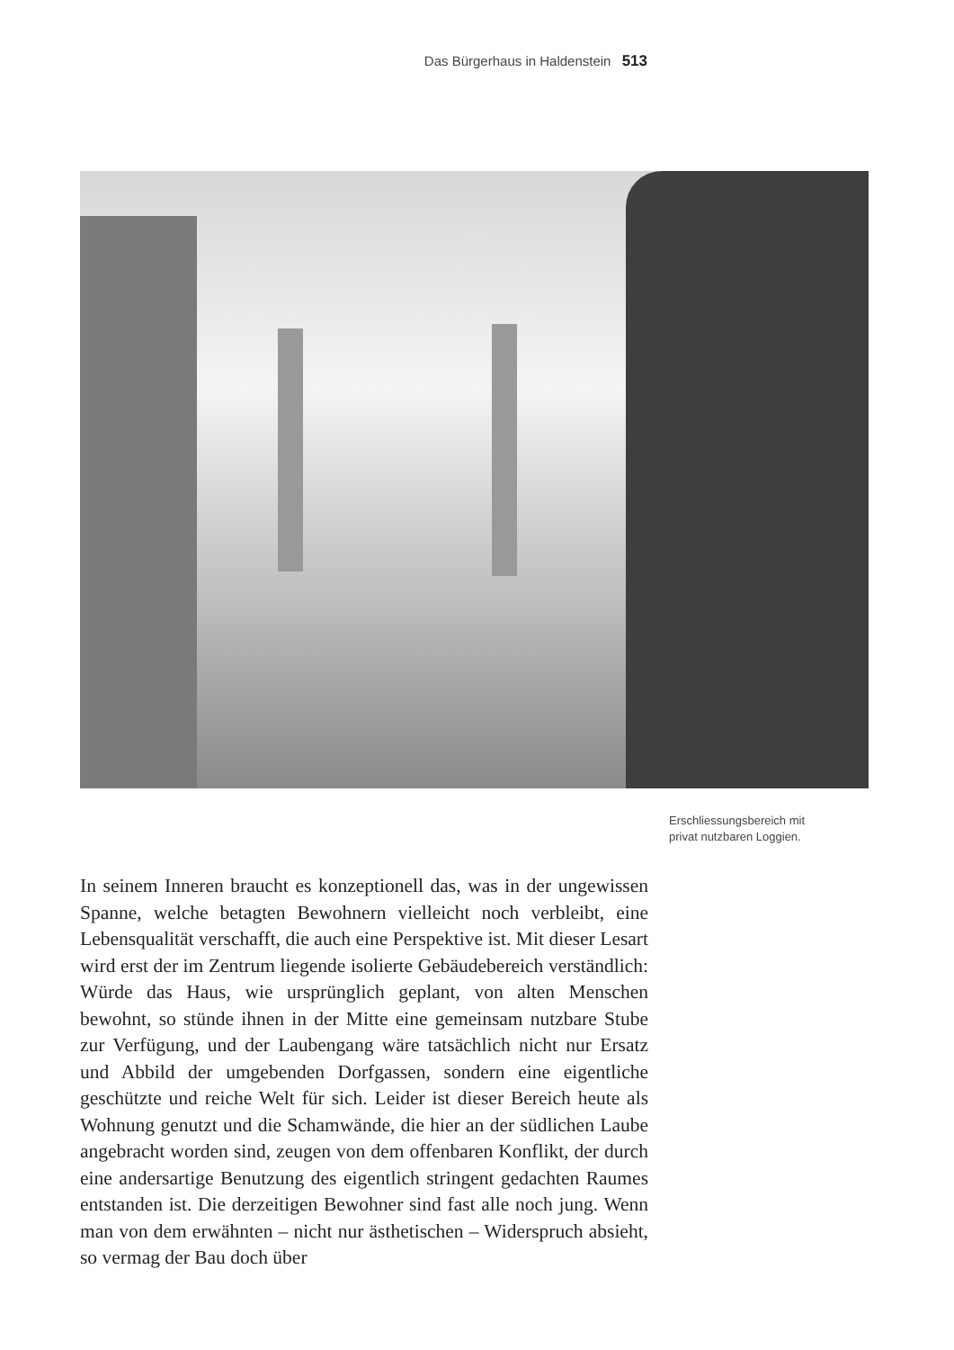Das Bürgerhaus in Haldenstein 513
Erschliessungsbereich mit
privat nutzbaren Loggien.
In seinem Inneren braucht es konzeptionell das, was in der ungewissen Spanne, welche betagten Bewohnern vielleicht noch verbleibt, eine Lebensqualität verschafft, die auch eine Perspektive ist. Mit dieser Lesart wird erst der im Zentrum liegende isolierte Gebäudebereich verständlich: Würde das Haus, wie ursprünglich geplant, von alten Menschen bewohnt, so stünde ihnen in der Mitte eine gemeinsam nutzbare Stube zur Verfügung, und der Laubengang wäre tatsächlich nicht nur Ersatz und Abbild der umgebenden Dorfgassen, sondern eine eigentliche geschützte und reiche Welt für sich. Leider ist dieser Bereich heute als Wohnung genutzt und die Schamwände, die hier an der südlichen Laube angebracht worden sind, zeugen von dem offenbaren Konflikt, der durch eine andersartige Benutzung des eigentlich stringent gedachten Raumes entstanden ist. Die derzeitigen Bewohner sind fast alle noch jung. Wenn man von dem erwähnten – nicht nur ästhetischen – Widerspruch absieht, so vermag der Bau doch über